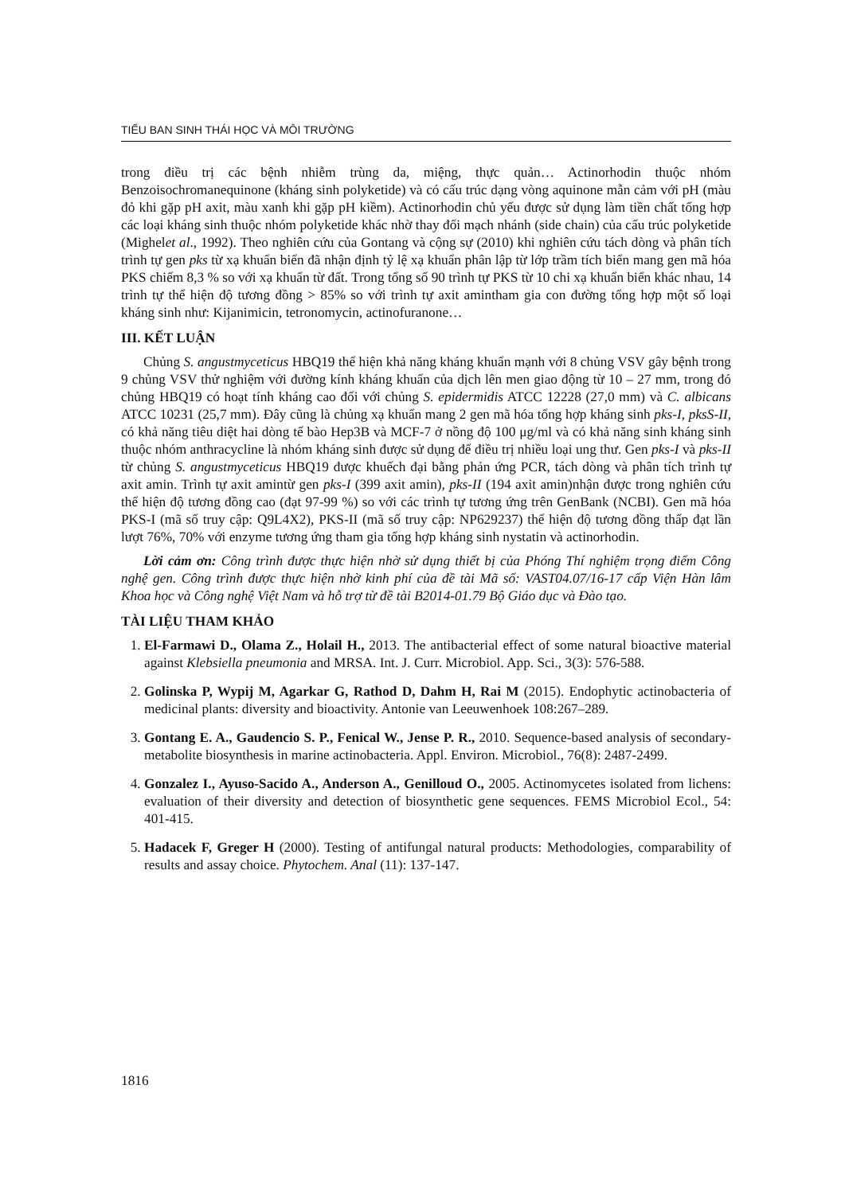TIỂU BAN SINH THÁI HỌC VÀ MÔI TRƯỜNG
trong điều trị các bệnh nhiễm trùng da, miệng, thực quản… Actinorhodin thuộc nhóm Benzoisochromanequinone (kháng sinh polyketide) và có cấu trúc dạng vòng aquinone mẫn cảm với pH (màu đỏ khi gặp pH axit, màu xanh khi gặp pH kiềm). Actinorhodin chủ yếu được sử dụng làm tiền chất tổng hợp các loại kháng sinh thuộc nhóm polyketide khác nhờ thay đổi mạch nhánh (side chain) của cấu trúc polyketide (Mighelet al., 1992). Theo nghiên cứu của Gontang và cộng sự (2010) khi nghiên cứu tách dòng và phân tích trình tự gen pks từ xạ khuẩn biển đã nhận định tỷ lệ xạ khuẩn phân lập từ lớp trầm tích biển mang gen mã hóa PKS chiếm 8,3 % so với xạ khuẩn từ đất. Trong tổng số 90 trình tự PKS từ 10 chi xạ khuẩn biển khác nhau, 14 trình tự thể hiện độ tương đồng > 85% so với trình tự axit amintham gia con đường tổng hợp một số loại kháng sinh như: Kijanimicin, tetronomycin, actinofuranone…
III. KẾT LUẬN
Chủng S. angustmyceticus HBQ19 thể hiện khả năng kháng khuẩn mạnh với 8 chủng VSV gây bệnh trong 9 chủng VSV thử nghiệm với đường kính kháng khuẩn của dịch lên men giao động từ 10 – 27 mm, trong đó chủng HBQ19 có hoạt tính kháng cao đối với chủng S. epidermidis ATCC 12228 (27,0 mm) và C. albicans ATCC 10231 (25,7 mm). Đây cũng là chủng xạ khuẩn mang 2 gen mã hóa tổng hợp kháng sinh pks-I, pksS-II, có khả năng tiêu diệt hai dòng tế bào Hep3B và MCF-7 ở nồng độ 100 μg/ml và có khả năng sinh kháng sinh thuộc nhóm anthracycline là nhóm kháng sinh được sử dụng để điều trị nhiều loại ung thư. Gen pks-I và pks-II từ chủng S. angustmyceticus HBQ19 được khuếch đại bằng phản ứng PCR, tách dòng và phân tích trình tự axit amin. Trình tự axit amintừ gen pks-I (399 axit amin), pks-II (194 axit amin)nhận được trong nghiên cứu thể hiện độ tương đồng cao (đạt 97-99 %) so với các trình tự tương ứng trên GenBank (NCBI). Gen mã hóa PKS-I (mã số truy cập: Q9L4X2), PKS-II (mã số truy cập: NP629237) thể hiện độ tương đồng thấp đạt lần lượt 76%, 70% với enzyme tương ứng tham gia tổng hợp kháng sinh nystatin và actinorhodin.
Lời cảm ơn: Công trình được thực hiện nhờ sử dụng thiết bị của Phóng Thí nghiệm trọng điểm Công nghệ gen. Công trình được thực hiện nhờ kinh phí của đề tài Mã số: VAST04.07/16-17 cấp Viện Hàn lâm Khoa học và Công nghệ Việt Nam và hỗ trợ từ đề tài B2014-01.79 Bộ Giáo dục và Đào tạo.
TÀI LIỆU THAM KHẢO
1. El-Farmawi D., Olama Z., Holail H., 2013. The antibacterial effect of some natural bioactive material against Klebsiella pneumonia and MRSA. Int. J. Curr. Microbiol. App. Sci., 3(3): 576-588.
2. Golinska P, Wypij M, Agarkar G, Rathod D, Dahm H, Rai M (2015). Endophytic actinobacteria of medicinal plants: diversity and bioactivity. Antonie van Leeuwenhoek 108:267–289.
3. Gontang E. A., Gaudencio S. P., Fenical W., Jense P. R., 2010. Sequence-based analysis of secondary-metabolite biosynthesis in marine actinobacteria. Appl. Environ. Microbiol., 76(8): 2487-2499.
4. Gonzalez I., Ayuso-Sacido A., Anderson A., Genilloud O., 2005. Actinomycetes isolated from lichens: evaluation of their diversity and detection of biosynthetic gene sequences. FEMS Microbiol Ecol., 54: 401-415.
5. Hadacek F, Greger H (2000). Testing of antifungal natural products: Methodologies, comparability of results and assay choice. Phytochem. Anal (11): 137-147.
1816